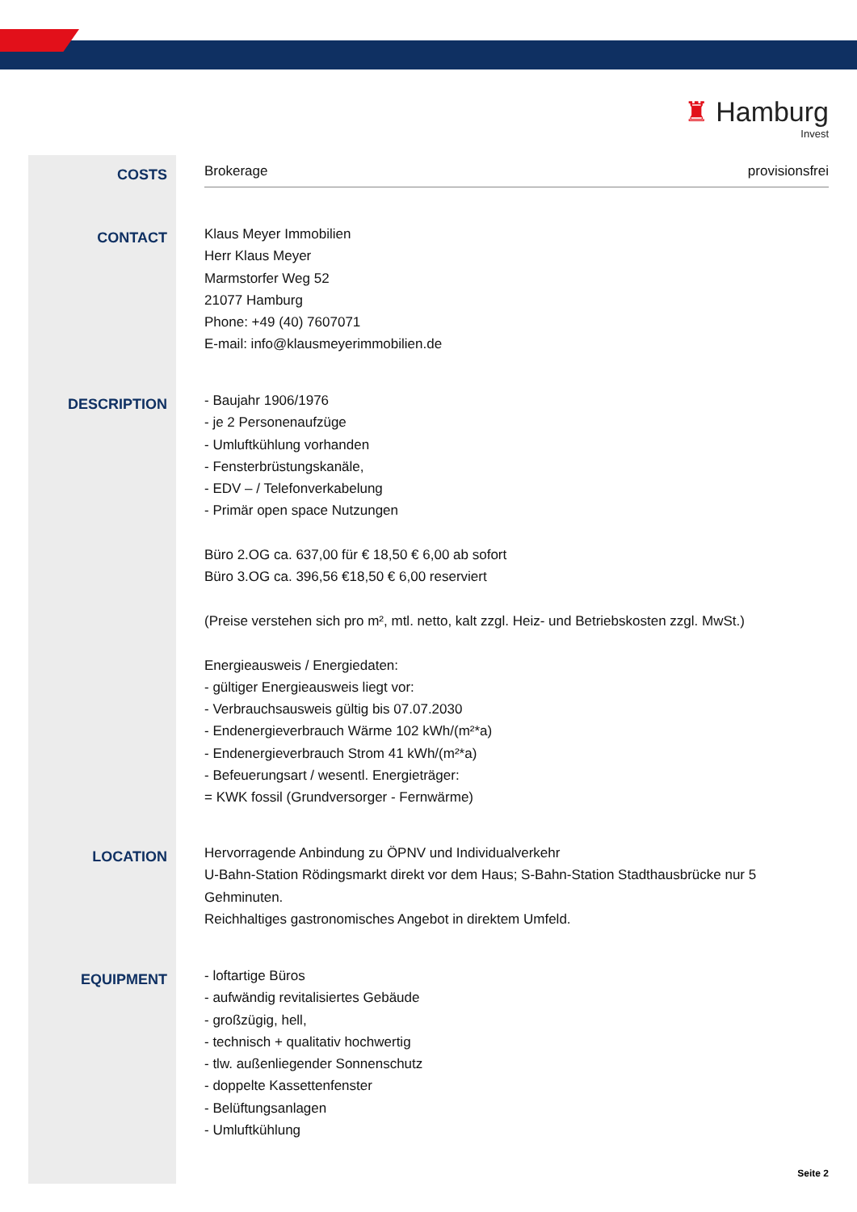♜ Hamburg
Invest
COSTS
Brokerage provisionsfrei
CONTACT
Klaus Meyer Immobilien
Herr Klaus Meyer
Marmstorfer Weg 52
21077 Hamburg
Phone: +49 (40) 7607071
E-mail: info@klausmeyerimmobilien.de
DESCRIPTION
- Baujahr 1906/1976
- je 2 Personenaufzüge
- Umluftkühlung vorhanden
- Fensterbrüstungskanäle,
- EDV – / Telefonverkabelung
- Primär open space Nutzungen
Büro 2.OG ca. 637,00 für € 18,50 € 6,00 ab sofort
Büro 3.OG ca. 396,56 €18,50 € 6,00 reserviert
(Preise verstehen sich pro m², mtl. netto, kalt zzgl. Heiz- und Betriebskosten zzgl. MwSt.)
Energieausweis / Energiedaten:
- gültiger Energieausweis liegt vor:
- Verbrauchsausweis gültig bis 07.07.2030
- Endenergieverbrauch Wärme 102 kWh/(m²*a)
- Endenergieverbrauch Strom 41 kWh/(m²*a)
- Befeuerungsart / wesentl. Energieträger:
= KWK fossil (Grundversorger - Fernwärme)
LOCATION
Hervorragende Anbindung zu ÖPNV und Individualverkehr
U-Bahn-Station Rödingsmarkt direkt vor dem Haus; S-Bahn-Station Stadthausbrücke nur 5 Gehminuten.
Reichhaltiges gastronomisches Angebot in direktem Umfeld.
EQUIPMENT
- loftartige Büros
- aufwändig revitalisiertes Gebäude
- großzügig, hell,
- technisch + qualitativ hochwertig
- tlw. außenliegender Sonnenschutz
- doppelte Kassettenfenster
- Belüftungsanlagen
- Umluftkühlung
Seite 2